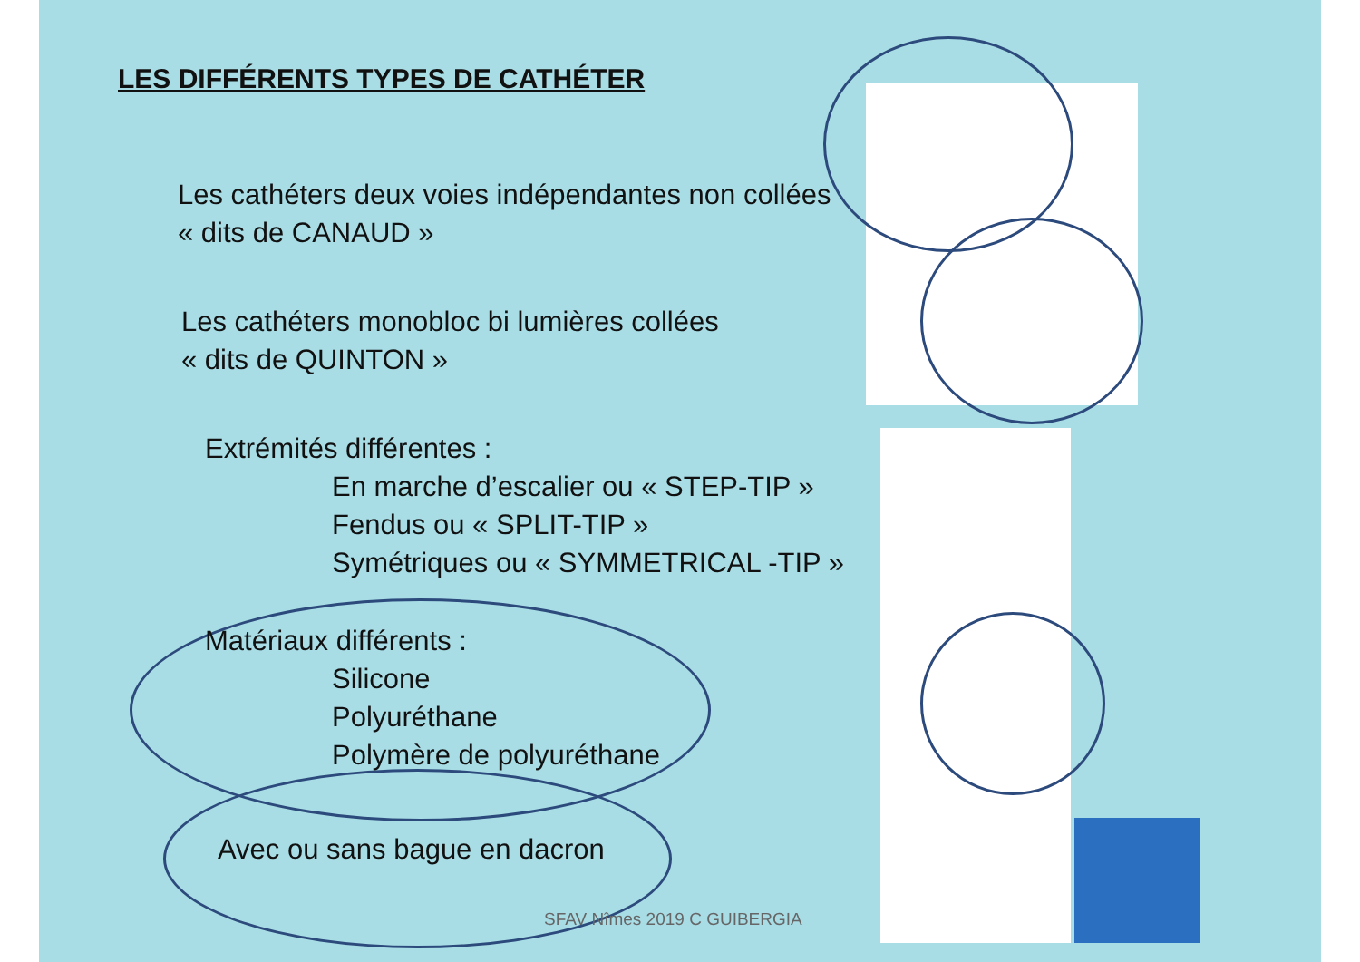LES DIFFÉRENTS TYPES DE CATHÉTER
Les cathéters deux voies indépendantes non collées
« dits de CANAUD »
Les cathéters monobloc bi lumières collées
« dits de QUINTON »
Extrémités différentes :
En marche d’escalier ou « STEP-TIP »
Fendus ou « SPLIT-TIP »
Symétriques ou « SYMMETRICAL -TIP »
Matériaux différents :
Silicone
Polyuréthane
Polymère de polyuréthane
Avec ou sans bague en dacron
SFAV Nîmes 2019 C GUIBERGIA